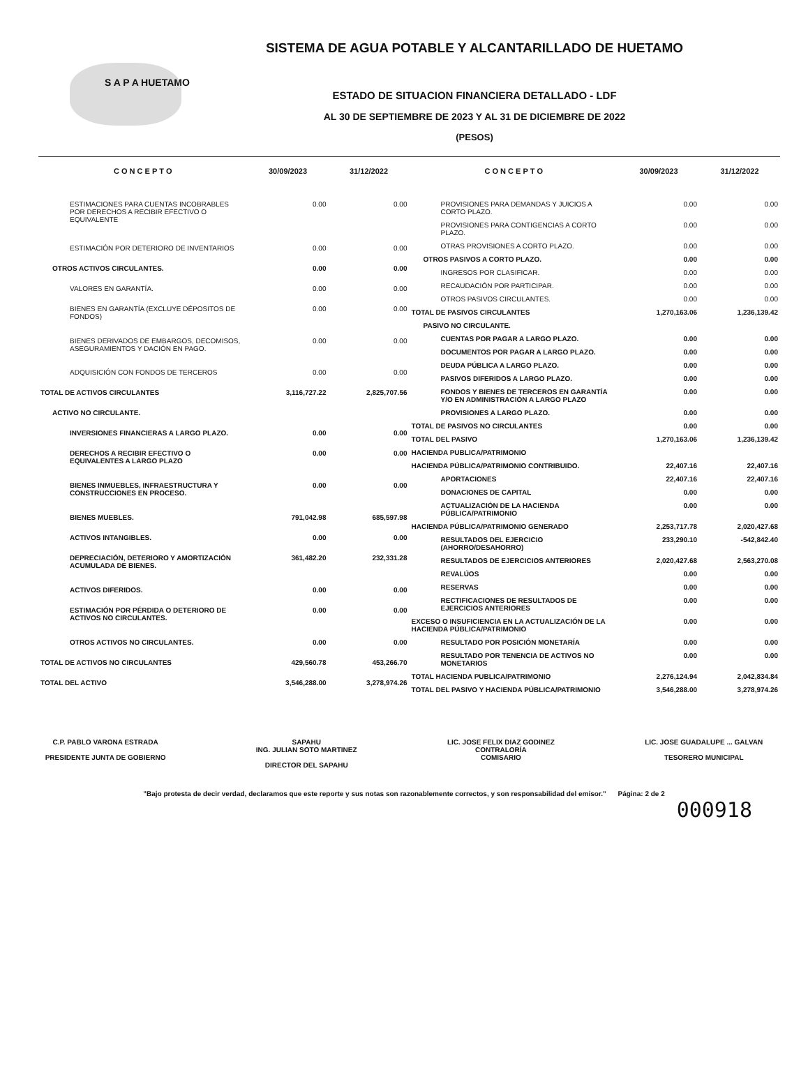SISTEMA DE AGUA POTABLE Y ALCANTARILLADO DE HUETAMO
ESTADO DE SITUACION FINANCIERA DETALLADO - LDF
AL 30 DE SEPTIEMBRE DE 2023 Y AL 31 DE DICIEMBRE DE 2022
(PESOS)
S A P A HUETAMO
| C O N C E P T O | 30/09/2023 | 31/12/2022 |
| --- | --- | --- |
| ESTIMACIONES PARA CUENTAS INCOBRABLES POR DERECHOS A RECIBIR EFECTIVO O EQUIVALENTE | 0.00 | 0.00 |
| ESTIMACIÓN POR DETERIORO DE INVENTARIOS | 0.00 | 0.00 |
| OTROS ACTIVOS CIRCULANTES. | 0.00 | 0.00 |
| VALORES EN GARANTÍA. | 0.00 | 0.00 |
| BIENES EN GARANTÍA (EXCLUYE DÉPOSITOS DE FONDOS) | 0.00 | 0.00 |
| BIENES DERIVADOS DE EMBARGOS, DECOMISOS, ASEGURAMIENTOS Y DACIÓN EN PAGO. | 0.00 | 0.00 |
| ADQUISICIÓN CON FONDOS DE TERCEROS | 0.00 | 0.00 |
| TOTAL DE ACTIVOS CIRCULANTES | 3,116,727.22 | 2,825,707.56 |
| ACTIVO NO CIRCULANTE. | | |
| INVERSIONES FINANCIERAS A LARGO PLAZO. | 0.00 | 0.00 |
| DERECHOS A RECIBIR EFECTIVO O EQUIVALENTES A LARGO PLAZO | 0.00 | 0.00 |
| BIENES INMUEBLES, INFRAESTRUCTURA Y CONSTRUCCIONES EN PROCESO. | 0.00 | 0.00 |
| BIENES MUEBLES. | 791,042.98 | 685,597.98 |
| ACTIVOS INTANGIBLES. | 0.00 | 0.00 |
| DEPRECIACIÓN, DETERIORO Y AMORTIZACIÓN ACUMULADA DE BIENES. | 361,482.20 | 232,331.28 |
| ACTIVOS DIFERIDOS. | 0.00 | 0.00 |
| ESTIMACIÓN POR PÉRDIDA O DETERIORO DE ACTIVOS NO CIRCULANTES. | 0.00 | 0.00 |
| OTROS ACTIVOS NO CIRCULANTES. | 0.00 | 0.00 |
| TOTAL DE ACTIVOS NO CIRCULANTES | 429,560.78 | 453,266.70 |
| TOTAL DEL ACTIVO | 3,546,288.00 | 3,278,974.26 |
| C O N C E P T O | 30/09/2023 | 31/12/2022 |
| --- | --- | --- |
| PROVISIONES PARA DEMANDAS Y JUICIOS A CORTO PLAZO. | 0.00 | 0.00 |
| PROVISIONES PARA CONTIGENCIAS A CORTO PLAZO. | 0.00 | 0.00 |
| OTRAS PROVISIONES A CORTO PLAZO. | 0.00 | 0.00 |
| OTROS PASIVOS A CORTO PLAZO. | 0.00 | 0.00 |
| INGRESOS POR CLASIFICAR. | 0.00 | 0.00 |
| RECAUDACIÓN POR PARTICIPAR. | 0.00 | 0.00 |
| OTROS PASIVOS CIRCULANTES. | 0.00 | 0.00 |
| TOTAL DE PASIVOS CIRCULANTES | 1,270,163.06 | 1,236,139.42 |
| PASIVO NO CIRCULANTE. | | |
| CUENTAS POR PAGAR A LARGO PLAZO. | 0.00 | 0.00 |
| DOCUMENTOS POR PAGAR A LARGO PLAZO. | 0.00 | 0.00 |
| DEUDA PÚBLICA A LARGO PLAZO. | 0.00 | 0.00 |
| PASIVOS DIFERIDOS A LARGO PLAZO. | 0.00 | 0.00 |
| FONDOS Y BIENES DE TERCEROS EN GARANTÍA Y/O EN ADMINISTRACIÓN A LARGO PLAZO | 0.00 | 0.00 |
| PROVISIONES A LARGO PLAZO. | 0.00 | 0.00 |
| TOTAL DE PASIVOS NO CIRCULANTES | 0.00 | 0.00 |
| TOTAL DEL PASIVO | 1,270,163.06 | 1,236,139.42 |
| HACIENDA PUBLICA/PATRIMONIO | | |
| HACIENDA PÚBLICA/PATRIMONIO CONTRIBUIDO. | 22,407.16 | 22,407.16 |
| APORTACIONES | 22,407.16 | 22,407.16 |
| DONACIONES DE CAPITAL | 0.00 | 0.00 |
| ACTUALIZACIÓN DE LA HACIENDA PÚBLICA/PATRIMONIO | 0.00 | 0.00 |
| HACIENDA PÚBLICA/PATRIMONIO GENERADO | 2,253,717.78 | 2,020,427.68 |
| RESULTADOS DEL EJERCICIO (AHORRO/DESAHORRO) | 233,290.10 | -542,842.40 |
| RESULTADOS DE EJERCICIOS ANTERIORES | 2,020,427.68 | 2,563,270.08 |
| REVALÚOS | 0.00 | 0.00 |
| RESERVAS | 0.00 | 0.00 |
| RECTIFICACIONES DE RESULTADOS DE EJERCICIOS ANTERIORES | 0.00 | 0.00 |
| EXCESO O INSUFICIENCIA EN LA ACTUALIZACIÓN DE LA HACIENDA PÚBLICA/PATRIMONIO | 0.00 | 0.00 |
| RESULTADO POR POSICIÓN MONETARÍA | 0.00 | 0.00 |
| RESULTADO POR TENENCIA DE ACTIVOS NO MONETARIOS | 0.00 | 0.00 |
| TOTAL HACIENDA PUBLICA/PATRIMONIO | 2,276,124.94 | 2,042,834.84 |
| TOTAL DEL PASIVO Y HACIENDA PÚBLICA/PATRIMONIO | 3,546,288.00 | 3,278,974.26 |
C.P. PABLO VARONA ESTRADA
PRESIDENTE JUNTA DE GOBIERNO
SAPAHU
ING. JULIAN SOTO MARTINEZ
DIRECTOR DEL SAPAHU
LIC. JOSE FELIX DIAZ GODINEZ
CONTRALORÍA
COMISARIO
LIC. JOSE GUADALUPE ... GALVAN
TESORERO MUNICIPAL
"Bajo protesta de decir verdad, declaramos que este reporte y sus notas son razonablemente correctos, y son responsabilidad del emisor." Página: 2 de 2
000918